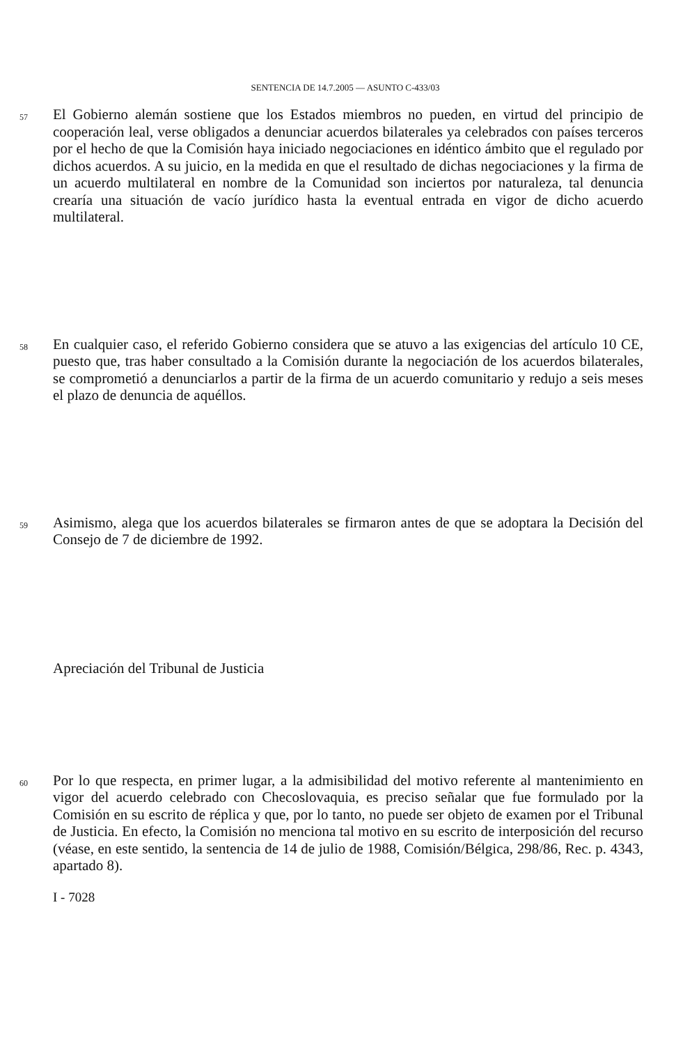SENTENCIA DE 14.7.2005 — ASUNTO C-433/03
57
El Gobierno alemán sostiene que los Estados miembros no pueden, en virtud del principio de cooperación leal, verse obligados a denunciar acuerdos bilaterales ya celebrados con países terceros por el hecho de que la Comisión haya iniciado negociaciones en idéntico ámbito que el regulado por dichos acuerdos. A su juicio, en la medida en que el resultado de dichas negociaciones y la firma de un acuerdo multilateral en nombre de la Comunidad son inciertos por naturaleza, tal denuncia crearía una situación de vacío jurídico hasta la eventual entrada en vigor de dicho acuerdo multilateral.
58
En cualquier caso, el referido Gobierno considera que se atuvo a las exigencias del artículo 10 CE, puesto que, tras haber consultado a la Comisión durante la negociación de los acuerdos bilaterales, se comprometió a denunciarlos a partir de la firma de un acuerdo comunitario y redujo a seis meses el plazo de denuncia de aquéllos.
59
Asimismo, alega que los acuerdos bilaterales se firmaron antes de que se adoptara la Decisión del Consejo de 7 de diciembre de 1992.
Apreciación del Tribunal de Justicia
60
Por lo que respecta, en primer lugar, a la admisibilidad del motivo referente al mantenimiento en vigor del acuerdo celebrado con Checoslovaquia, es preciso señalar que fue formulado por la Comisión en su escrito de réplica y que, por lo tanto, no puede ser objeto de examen por el Tribunal de Justicia. En efecto, la Comisión no menciona tal motivo en su escrito de interposición del recurso (véase, en este sentido, la sentencia de 14 de julio de 1988, Comisión/Bélgica, 298/86, Rec. p. 4343, apartado 8).
I - 7028